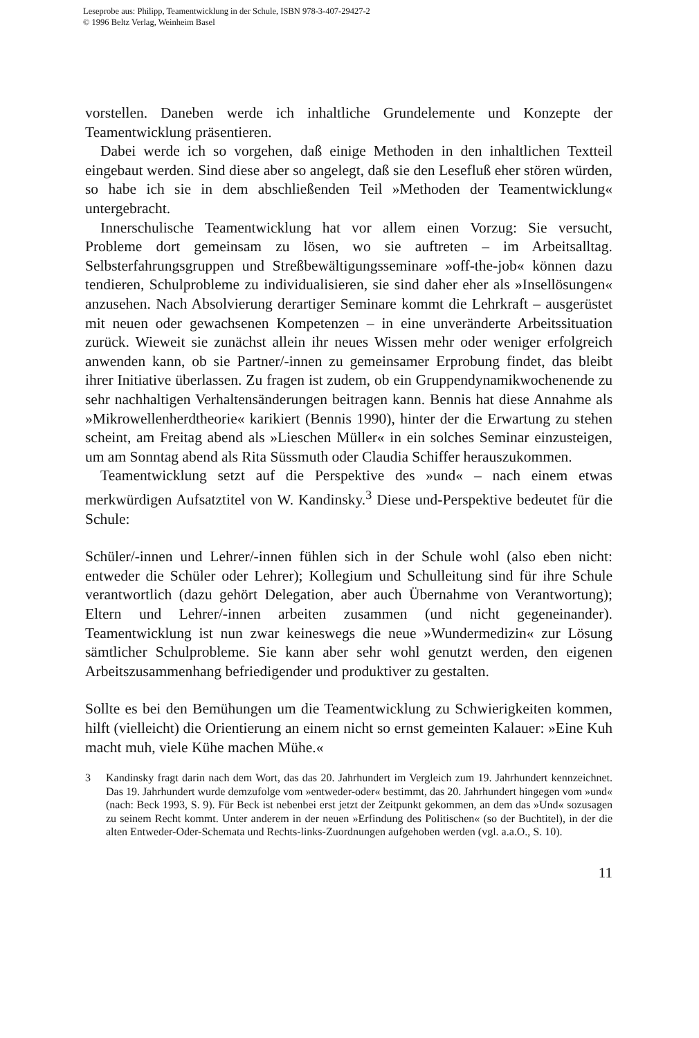Leseprobe aus: Philipp, Teamentwicklung in der Schule, ISBN 978-3-407-29427-2
© 1996 Beltz Verlag, Weinheim Basel
vorstellen. Daneben werde ich inhaltliche Grundelemente und Konzepte der Teamentwicklung präsentieren.
Dabei werde ich so vorgehen, daß einige Methoden in den inhaltlichen Textteil eingebaut werden. Sind diese aber so angelegt, daß sie den Lesefluß eher stören würden, so habe ich sie in dem abschließenden Teil »Methoden der Teamentwicklung« untergebracht.
Innerschulische Teamentwicklung hat vor allem einen Vorzug: Sie versucht, Probleme dort gemeinsam zu lösen, wo sie auftreten – im Arbeitsalltag. Selbsterfahrungsgruppen und Streßbewältigungsseminare »off-the-job« können dazu tendieren, Schulprobleme zu individualisieren, sie sind daher eher als »Insellösungen« anzusehen. Nach Absolvierung derartiger Seminare kommt die Lehrkraft – ausgerüstet mit neuen oder gewachsenen Kompetenzen – in eine unveränderte Arbeitssituation zurück. Wieweit sie zunächst allein ihr neues Wissen mehr oder weniger erfolgreich anwenden kann, ob sie Partner/-innen zu gemeinsamer Erprobung findet, das bleibt ihrer Initiative überlassen. Zu fragen ist zudem, ob ein Gruppendynamikwochenende zu sehr nachhaltigen Verhaltensänderungen beitragen kann. Bennis hat diese Annahme als »Mikrowellenherdtheorie« karikiert (Bennis 1990), hinter der die Erwartung zu stehen scheint, am Freitag abend als »Lieschen Müller« in ein solches Seminar einzusteigen, um am Sonntag abend als Rita Süssmuth oder Claudia Schiffer herauszukommen.
Teamentwicklung setzt auf die Perspektive des »und« – nach einem etwas merkwürdigen Aufsatztitel von W. Kandinsky.<sup>3</sup> Diese und-Perspektive bedeutet für die Schule:
Schüler/-innen und Lehrer/-innen fühlen sich in der Schule wohl (also eben nicht: entweder die Schüler oder Lehrer); Kollegium und Schulleitung sind für ihre Schule verantwortlich (dazu gehört Delegation, aber auch Übernahme von Verantwortung); Eltern und Lehrer/-innen arbeiten zusammen (und nicht gegeneinander). Teamentwicklung ist nun zwar keineswegs die neue »Wundermedizin« zur Lösung sämtlicher Schulprobleme. Sie kann aber sehr wohl genutzt werden, den eigenen Arbeitszusammenhang befriedigender und produktiver zu gestalten.
Sollte es bei den Bemühungen um die Teamentwicklung zu Schwierigkeiten kommen, hilft (vielleicht) die Orientierung an einem nicht so ernst gemeinten Kalauer: »Eine Kuh macht muh, viele Kühe machen Mühe.«
3 Kandinsky fragt darin nach dem Wort, das das 20. Jahrhundert im Vergleich zum 19. Jahrhundert kennzeichnet. Das 19. Jahrhundert wurde demzufolge vom »entweder-oder« bestimmt, das 20. Jahrhundert hingegen vom »und« (nach: Beck 1993, S. 9). Für Beck ist nebenbei erst jetzt der Zeitpunkt gekommen, an dem das »Und« sozusagen zu seinem Recht kommt. Unter anderem in der neuen »Erfindung des Politischen« (so der Buchtitel), in der die alten Entweder-Oder-Schemata und Rechts-links-Zuordnungen aufgehoben werden (vgl. a.a.O., S. 10).
11